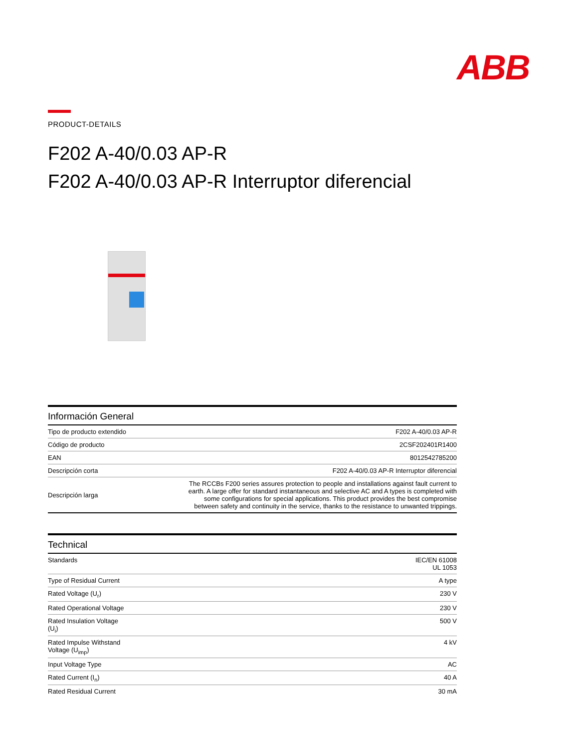ABB
PRODUCT-DETAILS
F202 A-40/0.03 AP-R
F202 A-40/0.03 AP-R Interruptor diferencial
Información General
| Tipo de producto extendido | F202 A-40/0.03 AP-R |
| Código de producto | 2CSF202401R1400 |
| EAN | 8012542785200 |
| Descripción corta | F202 A-40/0.03 AP-R Interruptor diferencial |
| Descripción larga | The RCCBs F200 series assures protection to people and installations against fault current to earth. A large offer for standard instantaneous and selective AC and A types is completed with some configurations for special applications. This product provides the best compromise between safety and continuity in the service, thanks to the resistance to unwanted trippings. |
Technical
| Standards | IEC/EN 61008 UL 1053 |
| Type of Residual Current | A type |
| Rated Voltage (U<sub>r</sub>) | 230 V |
| Rated Operational Voltage | 230 V |
| Rated Insulation Voltage (U<sub>i</sub>) | 500 V |
| Rated Impulse Withstand Voltage (U<sub>imp</sub>) | 4 kV |
| Input Voltage Type | AC |
| Rated Current (I<sub>n</sub>) | 40 A |
| Rated Residual Current | 30 mA |